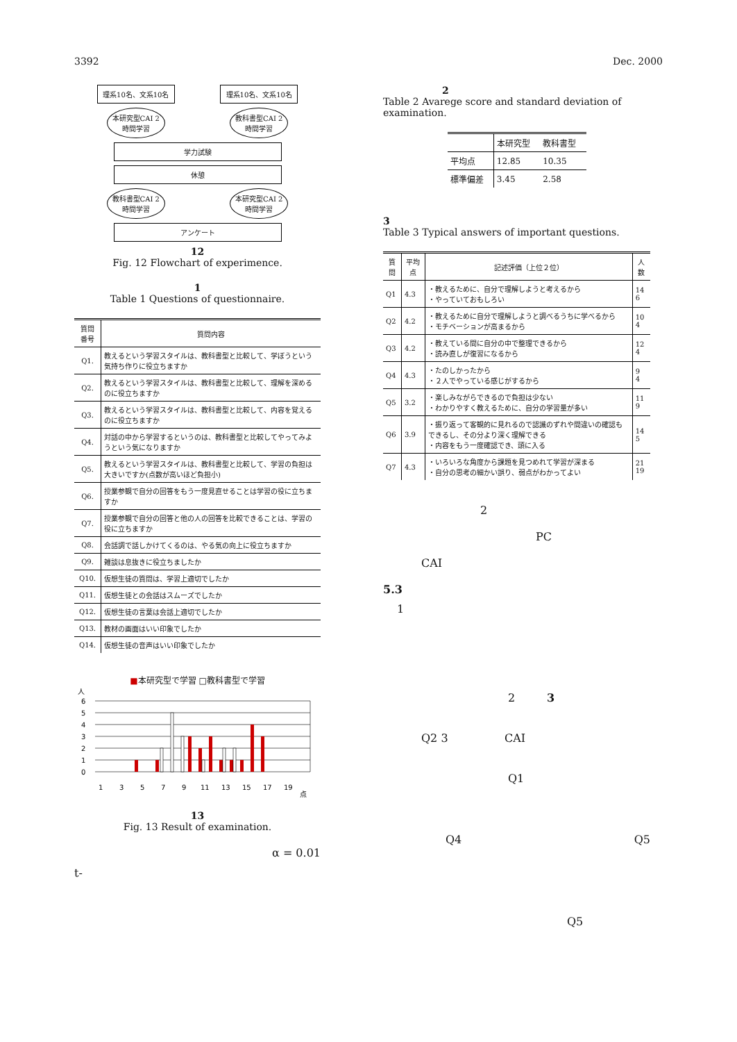3392 Dec. 2000
理系10名、文系10名 理系10名、文系10名
本研究型CAI 2時間学習
教科書型CAI 2時間学習
学力試験
休憩
教科書型CAI 2時間学習
本研究型CAI 2時間学習
アンケート
12
Fig. 12 Flowchart of experimence.
1
Table 1 Questions of questionnaire.
| 質問 番号 | 質問内容 |
| Q1. | 教えるという学習スタイルは、教科書型と比較して、学ぼうという気持ち作りに役立ちますか |
| Q2. | 教えるという学習スタイルは、教科書型と比較して、理解を深めるのに役立ちますか |
| Q3. | 教えるという学習スタイルは、教科書型と比較して、内容を覚えるのに役立ちますか |
| Q4. | 対話の中から学習するというのは、教科書型と比較してやってみようという気になりますか |
| Q5. | 教えるという学習スタイルは、教科書型と比較して、学習の負担は大きいですか(点数が高いほど負担小) |
| Q6. | 授業参観で自分の回答をもう一度見直せることは学習の役に立ちますか |
| Q7. | 授業参観で自分の回答と他の人の回答を比較できることは、学習の役に立ちますか |
| Q8. | 会話調で話しかけてくるのは、やる気の向上に役立ちますか |
| Q9. | 雑談は息抜きに役立ちましたか |
| Q10. | 仮想生徒の質問は、学習上適切でしたか |
| Q11. | 仮想生徒との会話はスムーズでしたか |
| Q12. | 仮想生徒の言葉は会話上適切でしたか |
| Q13. | 教材の画面はいい印象でしたか |
| Q14. | 仮想生徒の音声はいい印象でしたか |
■本研究型で学習 □教科書型で学習
人
6
5
4
3
2
1
0
1
3
5
7
9
11
13
15
17
19
点
13
Fig. 13 Result of examination.
α = 0.01
t-
2
Table 2 Avarege score and standard deviation of examination.
| | 本研究型 | 教科書型 |
| 平均点 | 12.85 | 10.35 |
| 標準偏差 | 3.45 | 2.58 |
3
Table 3 Typical answers of important questions.
| 質問 | 平均点 | 記述評価（上位２位） | 人数 |
| --- | --- | --- | --- |
| Q1 | 4.3 | ・教えるために、自分で理解しようと考えるから ・やっていておもしろい | 14 6 |
| Q2 | 4.2 | ・教えるために自分で理解しようと調べるうちに学べるから ・モチベーションが高まるから | 10 4 |
| Q3 | 4.2 | ・教えている間に自分の中で整理できるから ・読み直しが復習になるから | 12 4 |
| Q4 | 4.3 | ・たのしかったから ・２人でやっている感じがするから | 9 4 |
| Q5 | 3.2 | ・楽しみながらできるので負担は少ない ・わかりやすく教えるために、自分の学習量が多い | 11 9 |
| Q6 | 3.9 | ・振り返って客観的に見れるので認識のずれや間違いの確認もできるし、その分より深く理解できる ・内容をもう一度確認でき、頭に入る | 14 5 |
| Q7 | 4.3 | ・いろいろな角度から課題を見つめれて学習が深まる ・自分の思考の細かい誤り、弱点がわかってよい | 21 19 |
2
PC
CAI
5.3
1
2 3
Q2 3 CAI
Q1
Q4 Q5
Q5